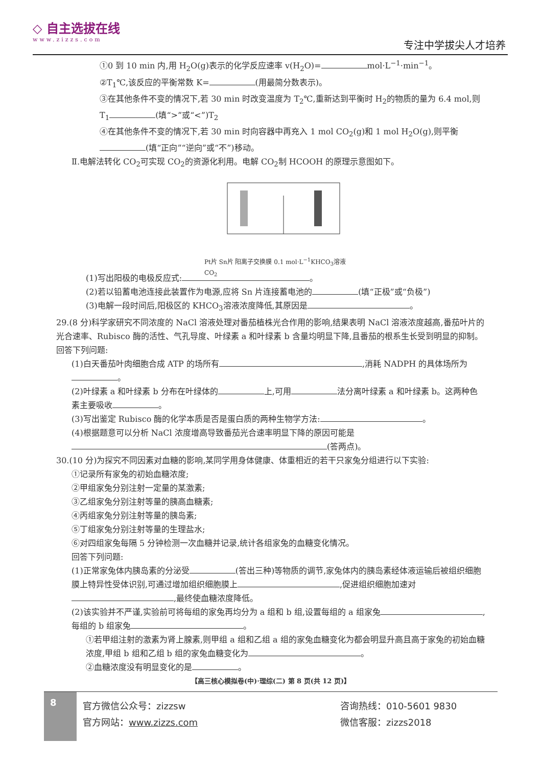◇ 自主选拔在线
www.zizzs.com
专注中学拔尖人才培养
①0 到 10 min 内,用 H<sub>2</sub>O(g)表示的化学反应速率 v(H<sub>2</sub>O)= mol·L<sup>−1</sup>·min<sup>−1</sup>。
②T<sub>1</sub>℃,该反应的平衡常数 K= (用最简分数表示)。
③在其他条件不变的情况下,若 30 min 时改变温度为 T<sub>2</sub>℃,重新达到平衡时 H<sub>2</sub>的物质的量为 6.4 mol,则 T<sub>1</sub> (填“>”或“<”)T<sub>2</sub>
④在其他条件不变的情况下,若 30 min 时向容器中再充入 1 mol CO<sub>2</sub>(g)和 1 mol H<sub>2</sub>O(g),则平衡 (填“正向”“逆向”或“不”)移动。
Ⅱ.电解法转化 CO<sub>2</sub>可实现 CO<sub>2</sub>的资源化利用。电解 CO<sub>2</sub>制 HCOOH 的原理示意图如下。
Pt片 Sn片 阳离子交换膜 0.1 mol·L<sup>−1</sup>KHCO<sub>3</sub>溶液 CO<sub>2</sub>
(1)写出阳极的电极反应式: 。
(2)若以铅蓄电池连接此装置作为电源,应将 Sn 片连接蓄电池的 (填“正极”或“负极”)
(3)电解一段时间后,阳极区的 KHCO<sub>3</sub>溶液浓度降低,其原因是 。
29.(8 分)科学家研究不同浓度的 NaCl 溶液处理对番茄植株光合作用的影响,结果表明 NaCl 溶液浓度越高,番茄叶片的光合速率、Rubisco 酶的活性、气孔导度、叶绿素 a 和叶绿素 b 含量均明显下降,且番茄的根系生长受到明显的抑制。回答下列问题:
(1)白天番茄叶肉细胞合成 ATP 的场所有 ,消耗 NADPH 的具体场所为 。
(2)叶绿素 a 和叶绿素 b 分布在叶绿体的 上,可用 法分离叶绿素 a 和叶绿素 b。这两种色素主要吸收 。
(3)写出鉴定 Rubisco 酶的化学本质是否是蛋白质的两种生物学方法: 。
(4)根据题意可以分析 NaCl 浓度增高导致番茄光合速率明显下降的原因可能是 (答两点)。
30.(10 分)为探究不同因素对血糖的影响,某同学用身体健康、体重相近的若干只家兔分组进行以下实验:
①记录所有家兔的初始血糖浓度;
②甲组家兔分别注射一定量的某激素;
③乙组家兔分别注射等量的胰高血糖素;
④丙组家兔分别注射等量的胰岛素;
⑤丁组家兔分别注射等量的生理盐水;
⑥对四组家兔每隔 5 分钟检测一次血糖并记录,统计各组家兔的血糖变化情况。
回答下列问题:
(1)正常家兔体内胰岛素的分泌受 (答出三种)等物质的调节,家兔体内的胰岛素经体液运输后被组织细胞膜上特异性受体识别,可通过增加组织细胞膜上 ,促进组织细胞加速对 ,最终使血糖浓度降低。
(2)该实验并不严谨,实验前可将每组的家兔再均分为 a 组和 b 组,设置每组的 a 组家兔 ,每组的 b 组家兔 。
①若甲组注射的激素为肾上腺素,则甲组 a 组和乙组 a 组的家兔血糖变化为都会明显升高且高于家兔的初始血糖浓度,甲组 b 组和乙组 b 组的家兔血糖变化为 。
②血糖浓度没有明显变化的是 。
【高三核心模拟卷(中)·理综(二) 第 8 页(共 12 页)】
8
官方微信公众号：zizzsw
官方网站：www.zizzs.com
咨询热线：010-5601 9830
微信客服：zizzs2018